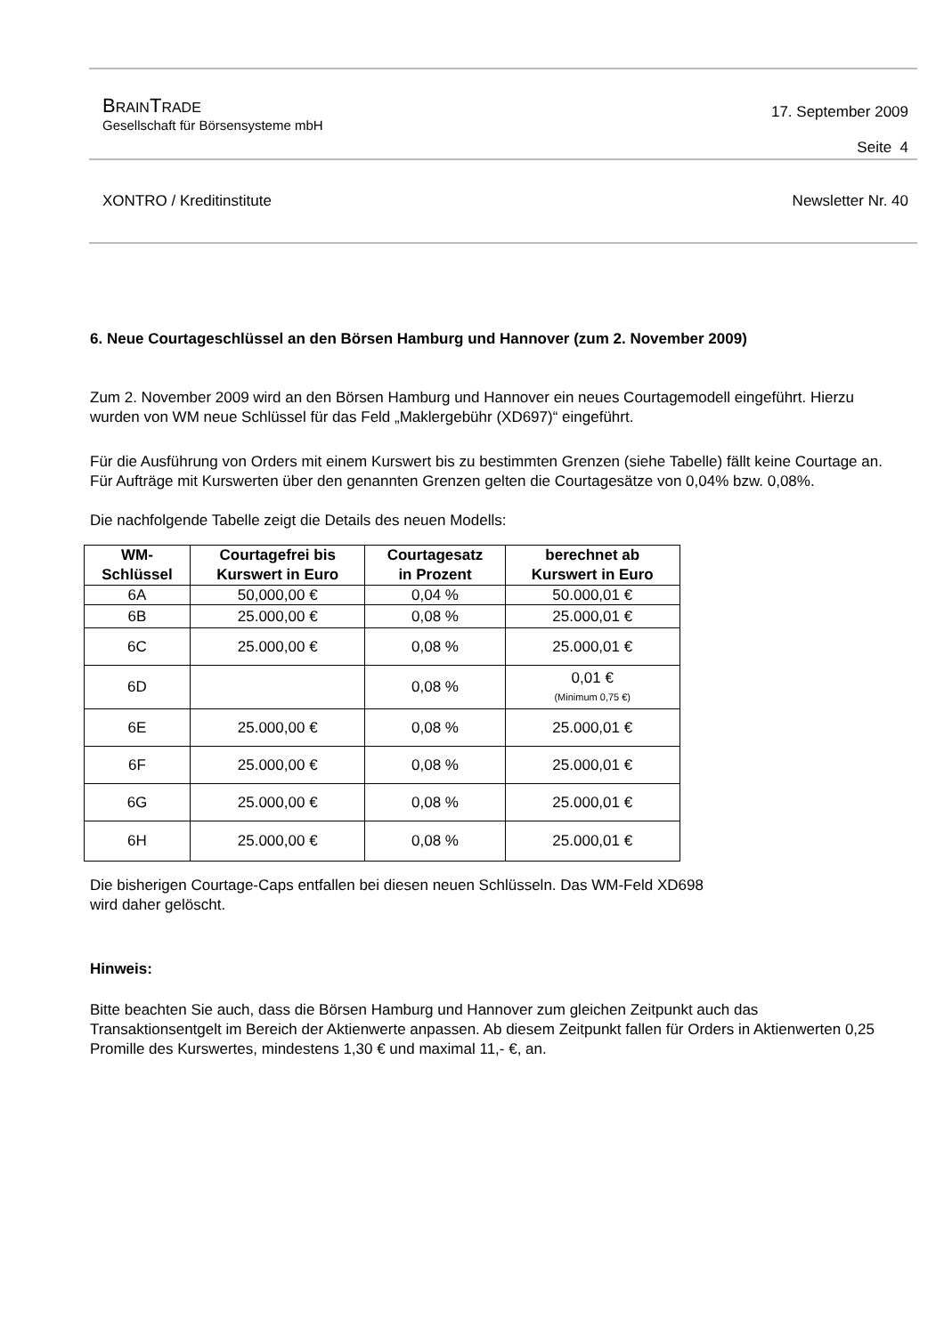BRAINTRADE
Gesellschaft für Börsensysteme mbH
17. September 2009
Seite 4
XONTRO / Kreditinstitute Newsletter Nr. 40
6. Neue Courtageschlüssel an den Börsen Hamburg und Hannover (zum 2. November 2009)
Zum 2. November 2009 wird an den Börsen Hamburg und Hannover ein neues Courtagemodell eingeführt. Hierzu wurden von WM neue Schlüssel für das Feld „Maklergebühr (XD697)“ eingeführt.
Für die Ausführung von Orders mit einem Kurswert bis zu bestimmten Grenzen (siehe Tabelle) fällt keine Courtage an. Für Aufträge mit Kurswerten über den genannten Grenzen gelten die Courtagesätze von 0,04% bzw. 0,08%.
Die nachfolgende Tabelle zeigt die Details des neuen Modells:
| WM- Schlüssel | Courtagefrei bis Kurswert in Euro | Courtagesatz in Prozent | berechnet ab Kurswert in Euro |
| --- | --- | --- | --- |
| 6A | 50,000,00 € | 0,04 % | 50.000,01 € |
| 6B | 25.000,00 € | 0,08 % | 25.000,01 € |
| 6C | 25.000,00 € | 0,08 % | 25.000,01 € |
| 6D | | 0,08 % | 0,01 € (Minimum 0,75 €) |
| 6E | 25.000,00 € | 0,08 % | 25.000,01 € |
| 6F | 25.000,00 € | 0,08 % | 25.000,01 € |
| 6G | 25.000,00 € | 0,08 % | 25.000,01 € |
| 6H | 25.000,00 € | 0,08 % | 25.000,01 € |
Die bisherigen Courtage-Caps entfallen bei diesen neuen Schlüsseln. Das WM-Feld XD698
wird daher gelöscht.
Hinweis:
Bitte beachten Sie auch, dass die Börsen Hamburg und Hannover zum gleichen Zeitpunkt auch das Transaktionsentgelt im Bereich der Aktienwerte anpassen. Ab diesem Zeitpunkt fallen für Orders in Aktienwerten 0,25 Promille des Kurswertes, mindestens 1,30 € und maximal 11,- €, an.